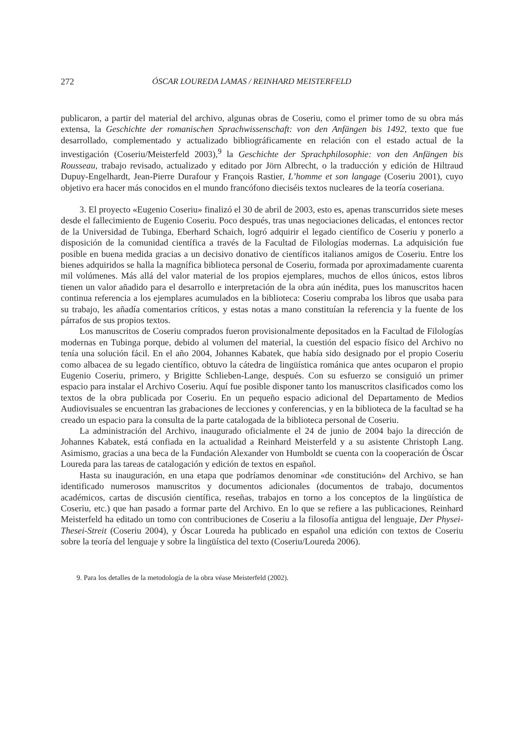272 ÓSCAR LOUREDA LAMAS / REINHARD MEISTERFELD
publicaron, a partir del material del archivo, algunas obras de Coseriu, como el primer tomo de su obra más extensa, la Geschichte der romanischen Sprachwissenschaft: von den Anfängen bis 1492, texto que fue desarrollado, complementado y actualizado bibliográficamente en relación con el estado actual de la investigación (Coseriu/Meisterfeld 2003),<sup>9</sup> la Geschichte der Sprachphilosophie: von den Anfängen bis Rousseau, trabajo revisado, actualizado y editado por Jörn Albrecht, o la traducción y edición de Hiltraud Dupuy-Engelhardt, Jean-Pierre Durafour y François Rastier, L’homme et son langage (Coseriu 2001), cuyo objetivo era hacer más conocidos en el mundo francófono dieciséis textos nucleares de la teoría coseriana.
3. El proyecto «Eugenio Coseriu» finalizó el 30 de abril de 2003, esto es, apenas transcurridos siete meses desde el fallecimiento de Eugenio Coseriu. Poco después, tras unas negociaciones delicadas, el entonces rector de la Universidad de Tubinga, Eberhard Schaich, logró adquirir el legado científico de Coseriu y ponerlo a disposición de la comunidad científica a través de la Facultad de Filologías modernas. La adquisición fue posible en buena medida gracias a un decisivo donativo de científicos italianos amigos de Coseriu. Entre los bienes adquiridos se halla la magnífica biblioteca personal de Coseriu, formada por aproximadamente cuarenta mil volúmenes. Más allá del valor material de los propios ejemplares, muchos de ellos únicos, estos libros tienen un valor añadido para el desarrollo e interpretación de la obra aún inédita, pues los manuscritos hacen continua referencia a los ejemplares acumulados en la biblioteca: Coseriu compraba los libros que usaba para su trabajo, les añadía comentarios críticos, y estas notas a mano constituían la referencia y la fuente de los párrafos de sus propios textos.
Los manuscritos de Coseriu comprados fueron provisionalmente depositados en la Facultad de Filologías modernas en Tubinga porque, debido al volumen del material, la cuestión del espacio físico del Archivo no tenía una solución fácil. En el año 2004, Johannes Kabatek, que había sido designado por el propio Coseriu como albacea de su legado científico, obtuvo la cátedra de lingüística románica que antes ocuparon el propio Eugenio Coseriu, primero, y Brigitte Schlieben-Lange, después. Con su esfuerzo se consiguió un primer espacio para instalar el Archivo Coseriu. Aquí fue posible disponer tanto los manuscritos clasificados como los textos de la obra publicada por Coseriu. En un pequeño espacio adicional del Departamento de Medios Audiovisuales se encuentran las grabaciones de lecciones y conferencias, y en la biblioteca de la facultad se ha creado un espacio para la consulta de la parte catalogada de la biblioteca personal de Coseriu.
La administración del Archivo, inaugurado oficialmente el 24 de junio de 2004 bajo la dirección de Johannes Kabatek, está confiada en la actualidad a Reinhard Meisterfeld y a su asistente Christoph Lang. Asimismo, gracias a una beca de la Fundación Alexander von Humboldt se cuenta con la cooperación de Óscar Loureda para las tareas de catalogación y edición de textos en español.
Hasta su inauguración, en una etapa que podríamos denominar «de constitución» del Archivo, se han identificado numerosos manuscritos y documentos adicionales (documentos de trabajo, documentos académicos, cartas de discusión científica, reseñas, trabajos en torno a los conceptos de la lingüística de Coseriu, etc.) que han pasado a formar parte del Archivo. En lo que se refiere a las publicaciones, Reinhard Meisterfeld ha editado un tomo con contribuciones de Coseriu a la filosofía antigua del lenguaje, Der Physei-Thesei-Streit (Coseriu 2004), y Óscar Loureda ha publicado en español una edición con textos de Coseriu sobre la teoría del lenguaje y sobre la lingüística del texto (Coseriu/Loureda 2006).
9. Para los detalles de la metodología de la obra véase Meisterfeld (2002).